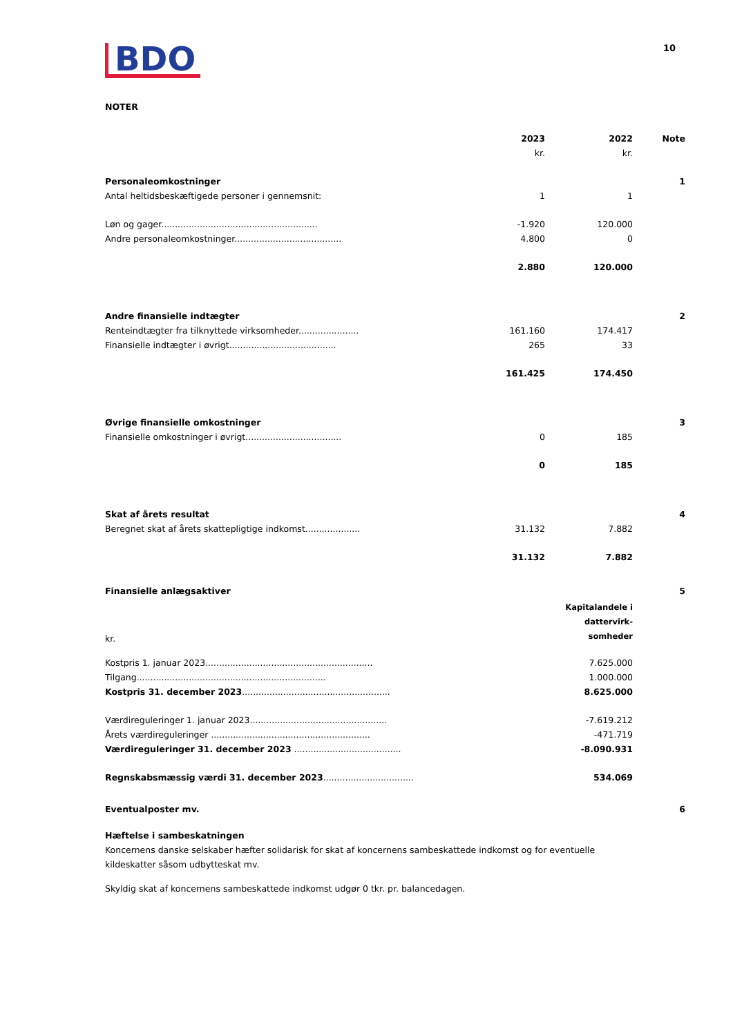BDO
10
NOTER
| | 2023 | 2022 | Note |
| | kr. | kr. | |
| Personaleomkostninger | | | 1 |
| Antal heltidsbeskæftigede personer i gennemsnit: | 1 | 1 | |
| Løn og gager......................................................... | -1.920 | 120.000 | |
| Andre personaleomkostninger....................................... | 4.800 | 0 | |
| | 2.880 | 120.000 | |
| Andre finansielle indtægter | | | 2 |
| Renteindtægter fra tilknyttede virksomheder...................... | 161.160 | 174.417 | |
| Finansielle indtægter i øvrigt....................................... | 265 | 33 | |
| | 161.425 | 174.450 | |
| Øvrige finansielle omkostninger | | | 3 |
| Finansielle omkostninger i øvrigt................................... | 0 | 185 | |
| | 0 | 185 | |
| Skat af årets resultat | | | 4 |
| Beregnet skat af årets skattepligtige indkomst.................... | 31.132 | 7.882 | |
| | 31.132 | 7.882 | |
| Finansielle anlægsaktiver | | 5 |
| kr. | Kapitalandele i dattervirk- somheder | |
| Kostpris 1. januar 2023............................................................. | 7.625.000 | |
| Tilgang..................................................................... | 1.000.000 | |
| Kostpris 31. december 2023 ...................................................... | 8.625.000 | |
| Værdireguleringer 1. januar 2023.................................................. | -7.619.212 | |
| Årets værdireguleringer .......................................................... | -471.719 | |
| Værdireguleringer 31. december 2023 ....................................... | -8.090.931 | |
| Regnskabsmæssig værdi 31. december 2023 ................................. | 534.069 | |
| Eventualposter mv. | | 6 |
Hæftelse i sambeskatningen
Koncernens danske selskaber hæfter solidarisk for skat af koncernens sambeskattede indkomst og for eventuelle kildeskatter såsom udbytteskat mv.
Skyldig skat af koncernens sambeskattede indkomst udgør 0 tkr. pr. balancedagen.